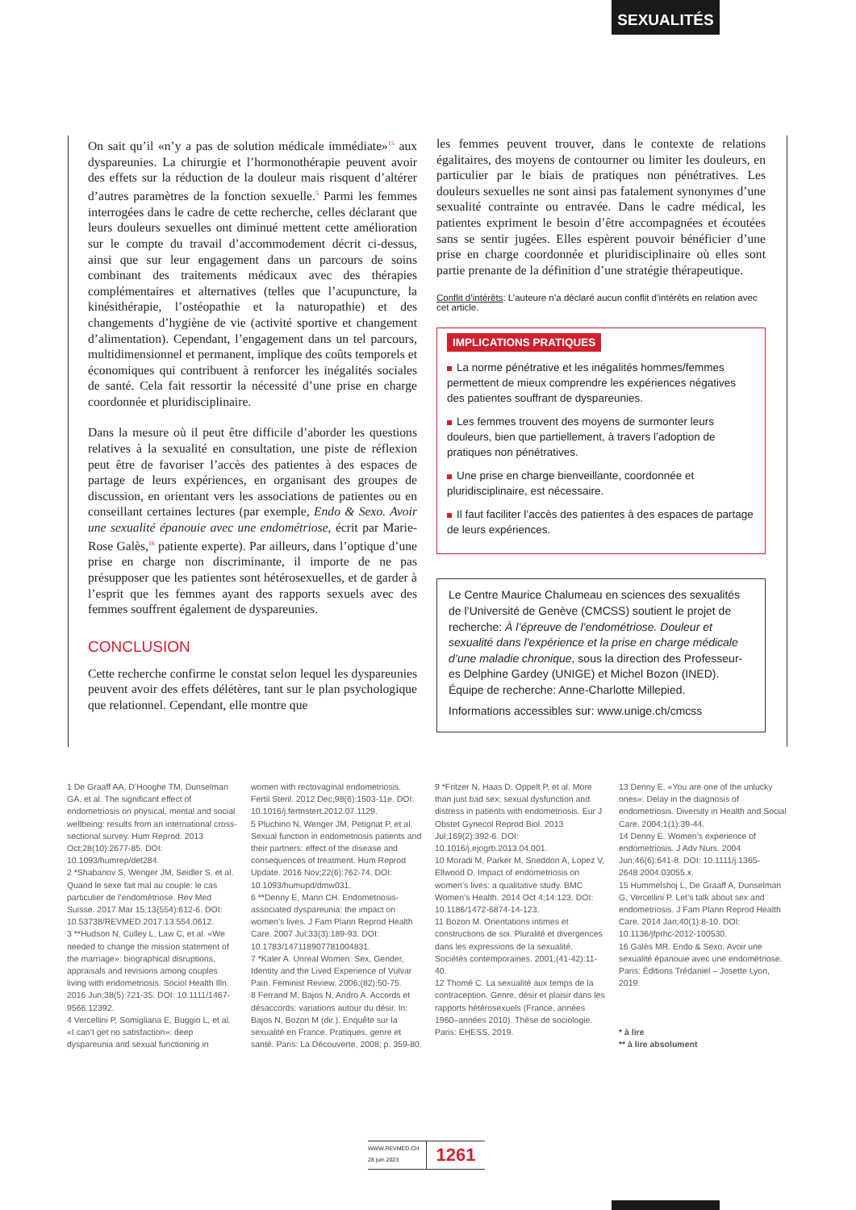SEXUALITÉS
On sait qu’il «n’y a pas de solution médicale immédiate»<sup>15</sup> aux dyspareunies. La chirurgie et l’hormonothérapie peuvent avoir des effets sur la réduction de la douleur mais risquent d’altérer d’autres paramètres de la fonction sexuelle.<sup>5</sup> Parmi les femmes interrogées dans le cadre de cette recherche, celles déclarant que leurs douleurs sexuelles ont diminué mettent cette amélioration sur le compte du travail d’accommodement décrit ci-dessus, ainsi que sur leur engagement dans un parcours de soins combinant des traitements médicaux avec des thérapies complémentaires et alternatives (telles que l’acupuncture, la kinésithérapie, l’ostéopathie et la naturopathie) et des changements d’hygiène de vie (activité sportive et changement d’alimentation). Cependant, l’engagement dans un tel parcours, multidimensionnel et permanent, implique des coûts temporels et économiques qui contribuent à renforcer les inégalités sociales de santé. Cela fait ressortir la nécessité d’une prise en charge coordonnée et pluridisciplinaire.
Dans la mesure où il peut être difficile d’aborder les questions relatives à la sexualité en consultation, une piste de réflexion peut être de favoriser l’accès des patientes à des espaces de partage de leurs expériences, en organisant des groupes de discussion, en orientant vers les associations de patientes ou en conseillant certaines lectures (par exemple, Endo & Sexo. Avoir une sexualité épanouie avec une endométriose, écrit par Marie-Rose Galès,<sup>16</sup> patiente experte). Par ailleurs, dans l’optique d’une prise en charge non discriminante, il importe de ne pas présupposer que les patientes sont hétérosexuelles, et de garder à l’esprit que les femmes ayant des rapports sexuels avec des femmes souffrent également de dyspareunies.
CONCLUSION
Cette recherche confirme le constat selon lequel les dyspareunies peuvent avoir des effets délétères, tant sur le plan psychologique que relationnel. Cependant, elle montre que
les femmes peuvent trouver, dans le contexte de relations égalitaires, des moyens de contourner ou limiter les douleurs, en particulier par le biais de pratiques non pénétratives. Les douleurs sexuelles ne sont ainsi pas fatalement synonymes d’une sexualité contrainte ou entravée. Dans le cadre médical, les patientes expriment le besoin d’être accompagnées et écoutées sans se sentir jugées. Elles espèrent pouvoir bénéficier d’une prise en charge coordonnée et pluridisciplinaire où elles sont partie prenante de la définition d’une stratégie thérapeutique.
Conflit d’intérêts: L’auteure n’a déclaré aucun conflit d’intérêts en relation avec cet article.
IMPLICATIONS PRATIQUES
La norme pénétrative et les inégalités hommes/femmes permettent de mieux comprendre les expériences négatives des patientes souffrant de dyspareunies.
Les femmes trouvent des moyens de surmonter leurs douleurs, bien que partiellement, à travers l’adoption de pratiques non pénétratives.
Une prise en charge bienveillante, coordonnée et pluridisciplinaire, est nécessaire.
Il faut faciliter l’accès des patientes à des espaces de partage de leurs expériences.
Le Centre Maurice Chalumeau en sciences des sexualités de l’Université de Genève (CMCSS) soutient le projet de recherche: À l’épreuve de l’endométriose. Douleur et sexualité dans l’expérience et la prise en charge médicale d’une maladie chronique, sous la direction des Professeur-es Delphine Gardey (UNIGE) et Michel Bozon (INED). Équipe de recherche: Anne-Charlotte Millepied.
Informations accessibles sur: www.unige.ch/cmcss
1 De Graaff AA, D’Hooghe TM, Dunselman GA, et al. The significant effect of endometriosis on physical, mental and social wellbeing: results from an international cross-sectional survey. Hum Reprod. 2013 Oct;28(10):2677-85. DOI: 10.1093/humrep/det284.
2 *Shabanov S, Wenger JM, Seidler S, et al. Quand le sexe fait mal au couple: le cas particulier de l’endométriose. Rev Med Suisse. 2017 Mar 15;13(554):612-6. DOI: 10.53738/REVMED.2017.13.554.0612.
3 **Hudson N, Culley L, Law C, et al. «We needed to change the mission statement of the marriage»: biographical disruptions, appraisals and revisions among couples living with endometriosis. Sociol Health Illn. 2016 Jun;38(5):721-35. DOI: 10.1111/1467-9566.12392.
4 Vercellini P, Somigliana E, Buggio L, et al. «I can’t get no satisfaction»: deep dyspareunia and sexual functioning in
women with rectovaginal endometriosis. Fertil Steril. 2012 Dec;98(6):1503-11e. DOI: 10.1016/j.fertnstert.2012.07.1129.
5 Pluchino N, Wenger JM, Petignat P, et al. Sexual function in endometriosis patients and their partners: effect of the disease and consequences of treatment. Hum Reprod Update. 2016 Nov;22(6):762-74. DOI: 10.1093/humupd/dmw031.
6 **Denny E, Mann CH. Endometriosis-associated dyspareunia: the impact on women’s lives. J Fam Plann Reprod Health Care. 2007 Jul;33(3):189-93. DOI: 10.1783/147118907781004831.
7 *Kaler A. Unreal Women: Sex, Gender, Identity and the Lived Experience of Vulvar Pain. Feminist Review. 2006;(82):50-75.
8 Ferrand M, Bajos N, Andro A. Accords et désaccords: variations autour du désir. In: Bajos N, Bozon M (dir.). Enquête sur la sexualité en France. Pratiques, genre et santé. Paris: La Découverte, 2008; p. 359-80.
9 *Fritzer N, Haas D, Oppelt P, et al. More than just bad sex: sexual dysfunction and distress in patients with endometriosis. Eur J Obstet Gynecol Reprod Biol. 2013 Jul;169(2):392-6. DOI: 10.1016/j.ejogrb.2013.04.001.
10 Moradi M, Parker M, Sneddon A, Lopez V, Ellwood D. Impact of endometriosis on women’s lives: a qualitative study. BMC Women’s Health. 2014 Oct 4;14:123. DOI: 10.1186/1472-6874-14-123.
11 Bozon M. Orientations intimes et constructions de soi. Pluralité et divergences dans les expressions de la sexualité. Sociétés contemporaines. 2001;(41-42):11-40.
12 Thomé C. La sexualité aux temps de la contraception. Genre, désir et plaisir dans les rapports hétérosexuels (France, années 1960–années 2010). Thèse de sociologie. Paris: EHESS, 2019.
13 Denny E. «You are one of the unlucky ones»: Delay in the diagnosis of endometriosis. Diversity in Health and Social Care. 2004;1(1):39-44.
14 Denny E. Women’s experience of endometriosis. J Adv Nurs. 2004 Jun;46(6):641-8. DOI: 10.1111/j.1365-2648.2004.03055.x.
15 Hummelshoj L, De Graaff A, Dunselman G, Vercellini P. Let’s talk about sex and endometriosis. J Fam Plann Reprod Health Care. 2014 Jan;40(1):8-10. DOI: 10.1136/jfprhc-2012-100530.
16 Galès MR. Endo & Sexo. Avoir une sexualité épanouie avec une endométriose. Paris: Éditions Trédaniel – Josette Lyon, 2019.
* à lire
** à lire absolument
WWW.REVMED.CH
28 juin 2023
1261